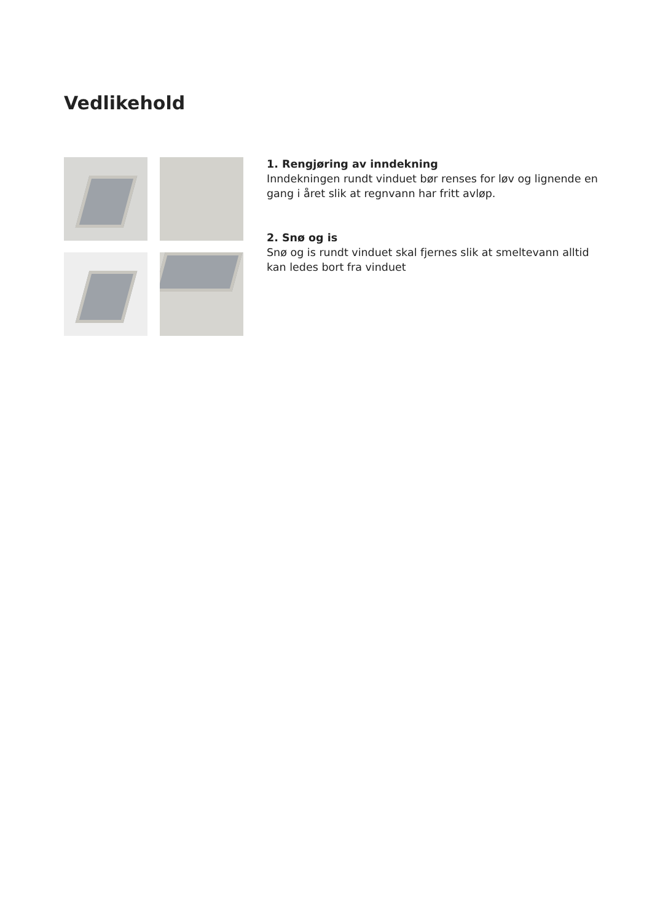Vedlikehold
1. Rengjøring av inndekning
Inndekningen rundt vinduet bør renses for løv og lignende en gang i året slik at regnvann har fritt avløp.
2. Snø og is
Snø og is rundt vinduet skal fjernes slik at smeltevann alltid kan ledes bort fra vinduet